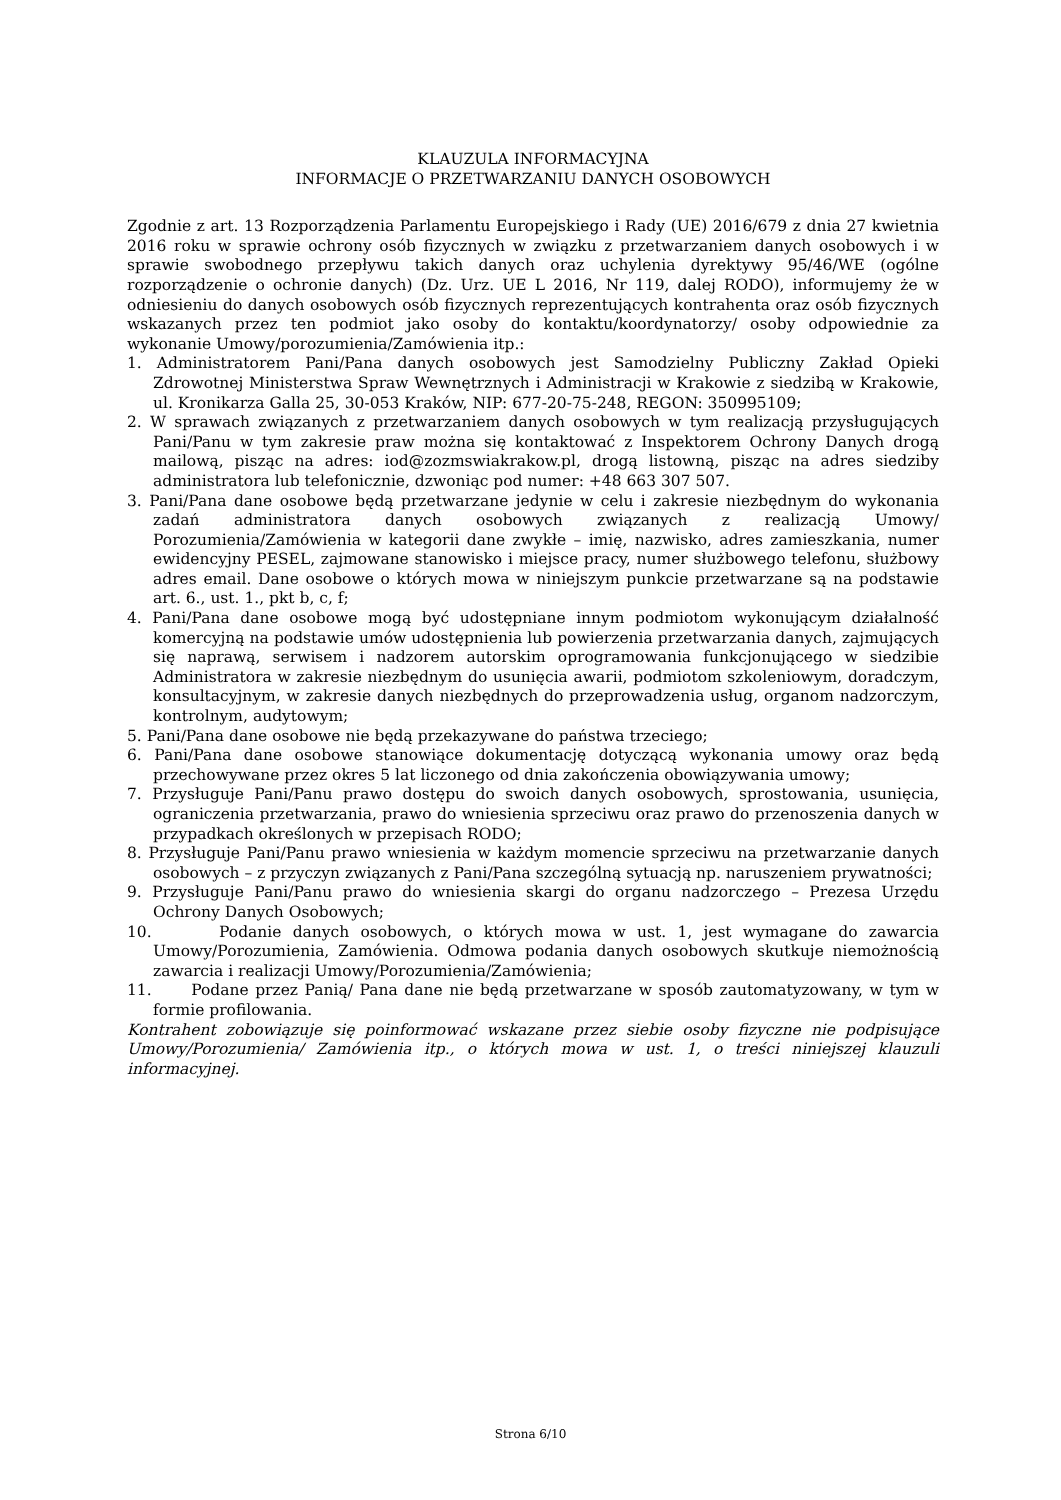KLAUZULA INFORMACYJNA
INFORMACJE O PRZETWARZANIU DANYCH OSOBOWYCH
Zgodnie z art. 13 Rozporządzenia Parlamentu Europejskiego i Rady (UE) 2016/679 z dnia 27 kwietnia 2016 roku w sprawie ochrony osób fizycznych w związku z przetwarzaniem danych osobowych i w sprawie swobodnego przepływu takich danych oraz uchylenia dyrektywy 95/46/WE (ogólne rozporządzenie o ochronie danych) (Dz. Urz. UE L 2016, Nr 119, dalej RODO), informujemy że w odniesieniu do danych osobowych osób fizycznych reprezentujących kontrahenta oraz osób fizycznych wskazanych przez ten podmiot jako osoby do kontaktu/koordynatorzy/ osoby odpowiednie za wykonanie Umowy/porozumienia/Zamówienia itp.:
1. Administratorem Pani/Pana danych osobowych jest Samodzielny Publiczny Zakład Opieki Zdrowotnej Ministerstwa Spraw Wewnętrznych i Administracji w Krakowie z siedzibą w Krakowie, ul. Kronikarza Galla 25, 30-053 Kraków, NIP: 677-20-75-248, REGON: 350995109;
2. W sprawach związanych z przetwarzaniem danych osobowych w tym realizacją przysługujących Pani/Panu w tym zakresie praw można się kontaktować z Inspektorem Ochrony Danych drogą mailową, pisząc na adres: iod@zozmswiakrakow.pl, drogą listowną, pisząc na adres siedziby administratora lub telefonicznie, dzwoniąc pod numer: +48 663 307 507.
3. Pani/Pana dane osobowe będą przetwarzane jedynie w celu i zakresie niezbędnym do wykonania zadań administratora danych osobowych związanych z realizacją Umowy/ Porozumienia/Zamówienia w kategorii dane zwykłe – imię, nazwisko, adres zamieszkania, numer ewidencyjny PESEL, zajmowane stanowisko i miejsce pracy, numer służbowego telefonu, służbowy adres email. Dane osobowe o których mowa w niniejszym punkcie przetwarzane są na podstawie art. 6., ust. 1., pkt b, c, f;
4. Pani/Pana dane osobowe mogą być udostępniane innym podmiotom wykonującym działalność komercyjną na podstawie umów udostępnienia lub powierzenia przetwarzania danych, zajmujących się naprawą, serwisem i nadzorem autorskim oprogramowania funkcjonującego w siedzibie Administratora w zakresie niezbędnym do usunięcia awarii, podmiotom szkoleniowym, doradczym, konsultacyjnym, w zakresie danych niezbędnych do przeprowadzenia usług, organom nadzorczym, kontrolnym, audytowym;
5. Pani/Pana dane osobowe nie będą przekazywane do państwa trzeciego;
6. Pani/Pana dane osobowe stanowiące dokumentację dotyczącą wykonania umowy oraz będą przechowywane przez okres 5 lat liczonego od dnia zakończenia obowiązywania umowy;
7. Przysługuje Pani/Panu prawo dostępu do swoich danych osobowych, sprostowania, usunięcia, ograniczenia przetwarzania, prawo do wniesienia sprzeciwu oraz prawo do przenoszenia danych w przypadkach określonych w przepisach RODO;
8. Przysługuje Pani/Panu prawo wniesienia w każdym momencie sprzeciwu na przetwarzanie danych osobowych – z przyczyn związanych z Pani/Pana szczególną sytuacją np. naruszeniem prywatności;
9. Przysługuje Pani/Panu prawo do wniesienia skargi do organu nadzorczego – Prezesa Urzędu Ochrony Danych Osobowych;
10. Podanie danych osobowych, o których mowa w ust. 1, jest wymagane do zawarcia Umowy/Porozumienia, Zamówienia. Odmowa podania danych osobowych skutkuje niemożnością zawarcia i realizacji Umowy/Porozumienia/Zamówienia;
11. Podane przez Panią/ Pana dane nie będą przetwarzane w sposób zautomatyzowany, w tym w formie profilowania.
Kontrahent zobowiązuje się poinformować wskazane przez siebie osoby fizyczne nie podpisujące Umowy/Porozumienia/ Zamówienia itp., o których mowa w ust. 1, o treści niniejszej klauzuli informacyjnej.
Strona 6/10